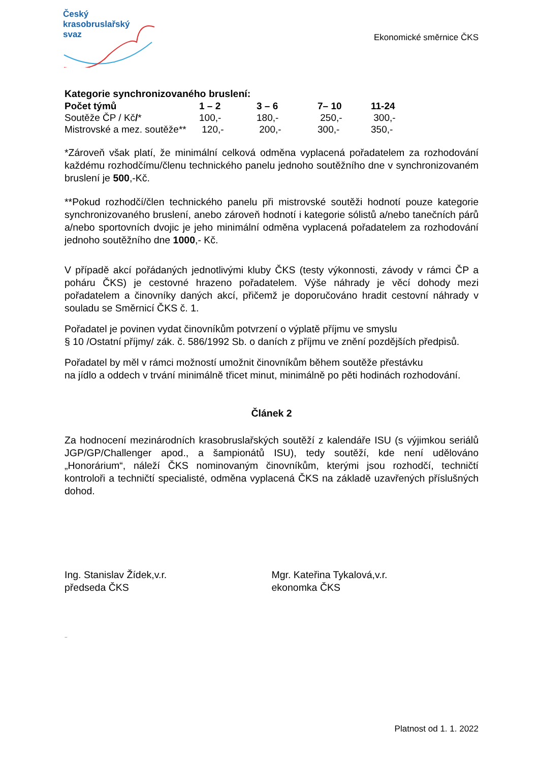Český
krasobruslařský
svaz
Ekonomické směrnice ČKS
Kategorie synchronizovaného bruslení:
| Počet týmů | 1 – 2 | 3 – 6 | 7– 10 | 11-24 |
| --- | --- | --- | --- | --- |
| Soutěže ČP / Kč / * | 100,- | 180,- | 250,- | 300,- |
| Mistrovské a mez. soutěže** | 120,- | 200,- | 300,- | 350,- |
*Zároveň však platí, že minimální celková odměna vyplacená pořadatelem za rozhodování každému rozhodčímu/členu technického panelu jednoho soutěžního dne v synchronizovaném bruslení je 500,-Kč.
**Pokud rozhodčí/člen technického panelu při mistrovské soutěži hodnotí pouze kategorie synchronizovaného bruslení, anebo zároveň hodnotí i kategorie sólistů a/nebo tanečních párů a/nebo sportovních dvojic je jeho minimální odměna vyplacená pořadatelem za rozhodování jednoho soutěžního dne 1000,- Kč.
V případě akcí pořádaných jednotlivými kluby ČKS (testy výkonnosti, závody v rámci ČP a poháru ČKS) je cestovné hrazeno pořadatelem. Výše náhrady je věcí dohody mezi pořadatelem a činovníky daných akcí, přičemž je doporučováno hradit cestovní náhrady v souladu se Směrnicí ČKS č. 1.
Pořadatel je povinen vydat činovníkům potvrzení o výplatě příjmu ve smyslu
§ 10 /Ostatní příjmy/ zák. č. 586/1992 Sb. o daních z příjmu ve znění pozdějších předpisů.
Pořadatel by měl v rámci možností umožnit činovníkům během soutěže přestávku
na jídlo a oddech v trvání minimálně třicet minut, minimálně po pěti hodinách rozhodování.
Článek 2
Za hodnocení mezinárodních krasobruslařských soutěží z kalendáře ISU (s výjimkou seriálů JGP/GP/Challenger apod., a šampionátů ISU), tedy soutěží, kde není udělováno „Honorárium“, náleží ČKS nominovaným činovníkům, kterými jsou rozhodčí, techničtí kontroloři a techničtí specialisté, odměna vyplacená ČKS na základě uzavřených příslušných dohod.
Ing. Stanislav Žídek,v.r.
předseda ČKS
Mgr. Kateřina Tykalová,v.r.
ekonomka ČKS
..
Platnost od 1. 1. 2022